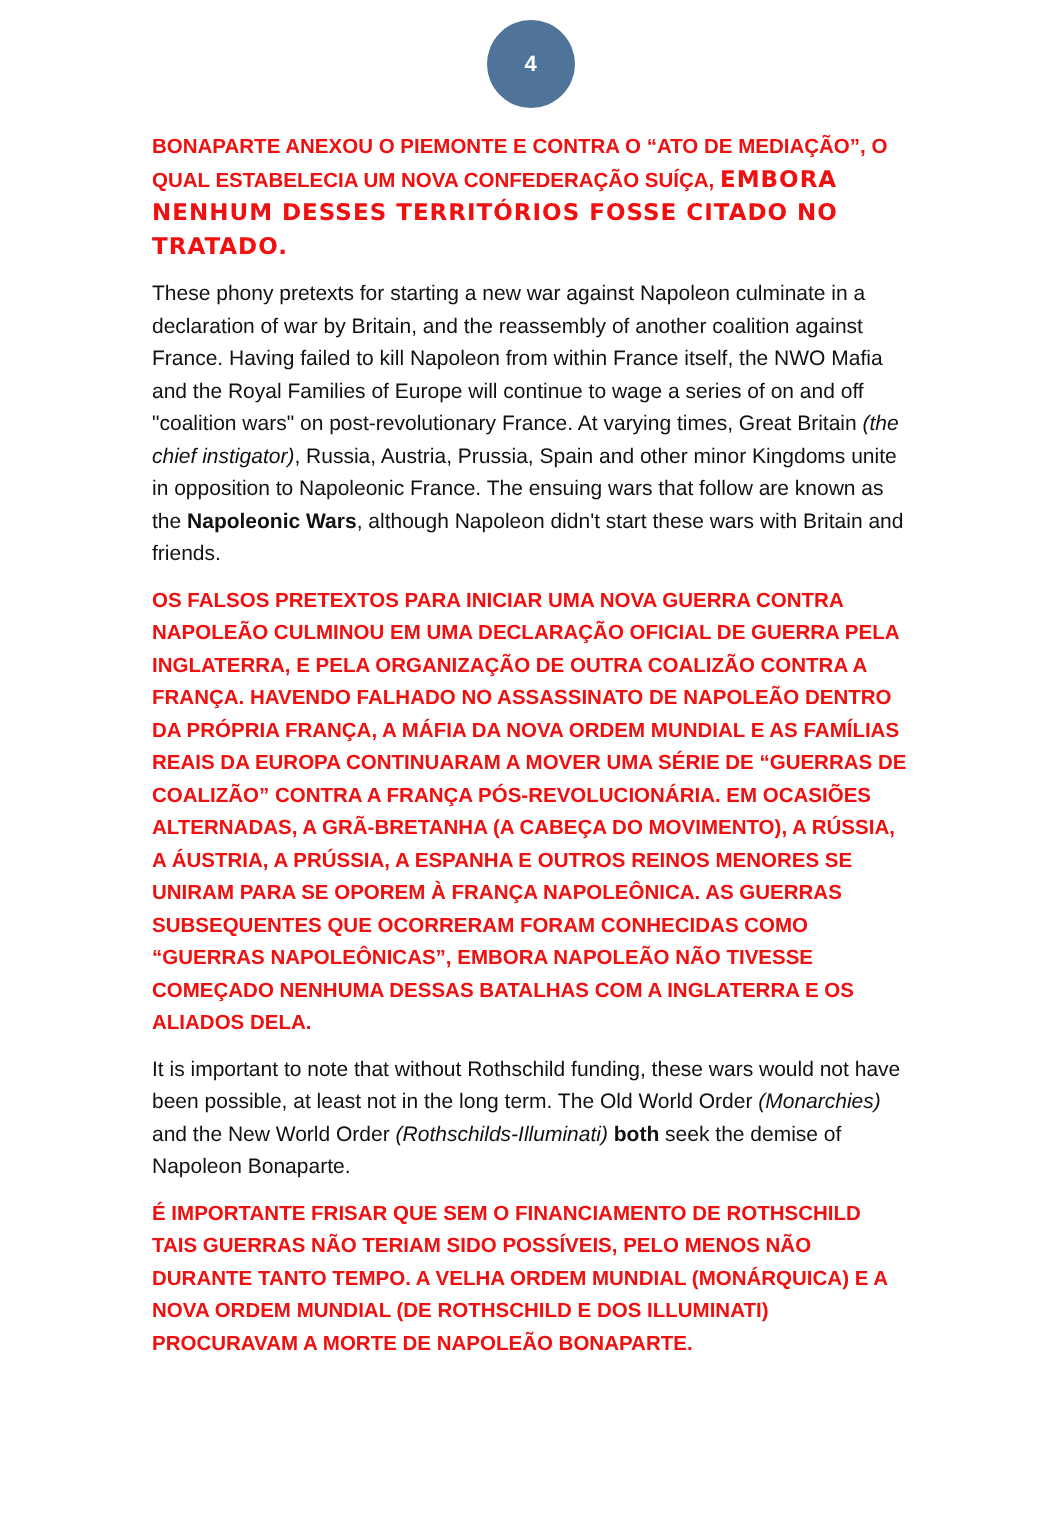4
BONAPARTE ANEXOU O PIEMONTE E CONTRA O “ATO DE MEDIAÇÃO”, O QUAL ESTABELECIA UM NOVA CONFEDERAÇÃO SUÍÇA, EMBORA NENHUM DESSES TERRITÓRIOS FOSSE CITADO NO TRATADO.
These phony pretexts for starting a new war against Napoleon culminate in a declaration of war by Britain, and the reassembly of another coalition against France. Having failed to kill Napoleon from within France itself, the NWO Mafia and the Royal Families of Europe will continue to wage a series of on and off "coalition wars" on post-revolutionary France. At varying times, Great Britain (the chief instigator), Russia, Austria, Prussia, Spain and other minor Kingdoms unite in opposition to Napoleonic France. The ensuing wars that follow are known as the Napoleonic Wars, although Napoleon didn't start these wars with Britain and friends.
OS FALSOS PRETEXTOS PARA INICIAR UMA NOVA GUERRA CONTRA NAPOLEÃO CULMINOU EM UMA DECLARAÇÃO OFICIAL DE GUERRA PELA INGLATERRA, E PELA ORGANIZAÇÃO DE OUTRA COALIZÃO CONTRA A FRANÇA. HAVENDO FALHADO NO ASSASSINATO DE NAPOLEÃO DENTRO DA PRÓPRIA FRANÇA, A MÁFIA DA NOVA ORDEM MUNDIAL E AS FAMÍLIAS REAIS DA EUROPA CONTINUARAM A MOVER UMA SÉRIE DE “GUERRAS DE COALIZÃO” CONTRA A FRANÇA PÓS-REVOLUCIONÁRIA. EM OCASIÕES ALTERNADAS, A GRÃ-BRETANHA (A CABEÇA DO MOVIMENTO), A RÚSSIA, A ÁUSTRIA, A PRÚSSIA, A ESPANHA E OUTROS REINOS MENORES SE UNIRAM PARA SE OPOREM À FRANÇA NAPOLEÔNICA. AS GUERRAS SUBSEQUENTES QUE OCORRERAM FORAM CONHECIDAS COMO “GUERRAS NAPOLEÔNICAS”, EMBORA NAPOLEÃO NÃO TIVESSE COMEÇADO NENHUMA DESSAS BATALHAS COM A INGLATERRA E OS ALIADOS DELA.
It is important to note that without Rothschild funding, these wars would not have been possible, at least not in the long term. The Old World Order (Monarchies) and the New World Order (Rothschilds-Illuminati) both seek the demise of Napoleon Bonaparte.
É IMPORTANTE FRISAR QUE SEM O FINANCIAMENTO DE ROTHSCHILD TAIS GUERRAS NÃO TERIAM SIDO POSSÍVEIS, PELO MENOS NÃO DURANTE TANTO TEMPO. A VELHA ORDEM MUNDIAL (MONÁRQUICA) E A NOVA ORDEM MUNDIAL (DE ROTHSCHILD E DOS ILLUMINATI) PROCURAVAM A MORTE DE NAPOLEÃO BONAPARTE.